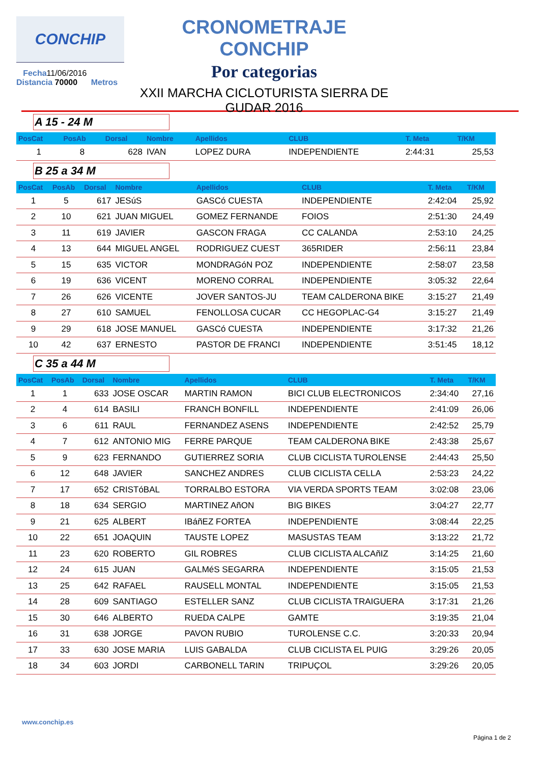CONCHIP
Fecha11/06/2016
Distancia 70000 Metros
CRONOMETRAJE CONCHIP
Por categorias
XXII MARCHA CICLOTURISTA SIERRA DE GUDAR 2016
A 15 - 24 M
| PosCat | PosAb | Dorsal | Nombre | Apellidos | CLUB | T. Meta | T/KM |
| --- | --- | --- | --- | --- | --- | --- | --- |
| 1 | 8 | 628 | IVAN | LOPEZ DURA | INDEPENDIENTE | 2:44:31 | 25,53 |
B 25 a 34 M
| PosCat | PosAb | Dorsal | Nombre | Apellidos | CLUB | T. Meta | T/KM |
| --- | --- | --- | --- | --- | --- | --- | --- |
| 1 | 5 | 617 | JESúS | GASCó CUESTA | INDEPENDIENTE | 2:42:04 | 25,92 |
| 2 | 10 | 621 | JUAN MIGUEL | GOMEZ FERNANDE | FOIOS | 2:51:30 | 24,49 |
| 3 | 11 | 619 | JAVIER | GASCON FRAGA | CC CALANDA | 2:53:10 | 24,25 |
| 4 | 13 | 644 | MIGUEL ANGEL | RODRIGUEZ CUEST | 365RIDER | 2:56:11 | 23,84 |
| 5 | 15 | 635 | VICTOR | MONDRAGóN POZ | INDEPENDIENTE | 2:58:07 | 23,58 |
| 6 | 19 | 636 | VICENT | MORENO CORRAL | INDEPENDIENTE | 3:05:32 | 22,64 |
| 7 | 26 | 626 | VICENTE | JOVER SANTOS-JU | TEAM CALDERONA BIKE | 3:15:27 | 21,49 |
| 8 | 27 | 610 | SAMUEL | FENOLLOSA CUCAR | CC HEGOPLAC-G4 | 3:15:27 | 21,49 |
| 9 | 29 | 618 | JOSE MANUEL | GASCó CUESTA | INDEPENDIENTE | 3:17:32 | 21,26 |
| 10 | 42 | 637 | ERNESTO | PASTOR DE FRANCI | INDEPENDIENTE | 3:51:45 | 18,12 |
C 35 a 44 M
| PosCat | PosAb | Dorsal | Nombre | Apellidos | CLUB | T. Meta | T/KM |
| --- | --- | --- | --- | --- | --- | --- | --- |
| 1 | 1 | 633 | JOSE OSCAR | MARTIN RAMON | BICI CLUB ELECTRONICOS | 2:34:40 | 27,16 |
| 2 | 4 | 614 | BASILI | FRANCH BONFILL | INDEPENDIENTE | 2:41:09 | 26,06 |
| 3 | 6 | 611 | RAUL | FERNANDEZ ASENS | INDEPENDIENTE | 2:42:52 | 25,79 |
| 4 | 7 | 612 | ANTONIO MIG | FERRE PARQUE | TEAM CALDERONA BIKE | 2:43:38 | 25,67 |
| 5 | 9 | 623 | FERNANDO | GUTIERREZ SORIA | CLUB CICLISTA TUROLENSE | 2:44:43 | 25,50 |
| 6 | 12 | 648 | JAVIER | SANCHEZ ANDRES | CLUB CICLISTA CELLA | 2:53:23 | 24,22 |
| 7 | 17 | 652 | CRISTóBAL | TORRALBO ESTORA | VIA VERDA SPORTS TEAM | 3:02:08 | 23,06 |
| 8 | 18 | 634 | SERGIO | MARTINEZ AñON | BIG BIKES | 3:04:27 | 22,77 |
| 9 | 21 | 625 | ALBERT | IBáñEZ FORTEA | INDEPENDIENTE | 3:08:44 | 22,25 |
| 10 | 22 | 651 | JOAQUIN | TAUSTE LOPEZ | MASUSTAS TEAM | 3:13:22 | 21,72 |
| 11 | 23 | 620 | ROBERTO | GIL ROBRES | CLUB CICLISTA ALCAñIZ | 3:14:25 | 21,60 |
| 12 | 24 | 615 | JUAN | GALMéS SEGARRA | INDEPENDIENTE | 3:15:05 | 21,53 |
| 13 | 25 | 642 | RAFAEL | RAUSELL MONTAL | INDEPENDIENTE | 3:15:05 | 21,53 |
| 14 | 28 | 609 | SANTIAGO | ESTELLER SANZ | CLUB CICLISTA TRAIGUERA | 3:17:31 | 21,26 |
| 15 | 30 | 646 | ALBERTO | RUEDA CALPE | GAMTE | 3:19:35 | 21,04 |
| 16 | 31 | 638 | JORGE | PAVON RUBIO | TUROLENSE C.C. | 3:20:33 | 20,94 |
| 17 | 33 | 630 | JOSE MARIA | LUIS GABALDA | CLUB CICLISTA EL PUIG | 3:29:26 | 20,05 |
| 18 | 34 | 603 | JORDI | CARBONELL TARIN | TRIPUÇOL | 3:29:26 | 20,05 |
www.conchip.es
Página 1 de 2